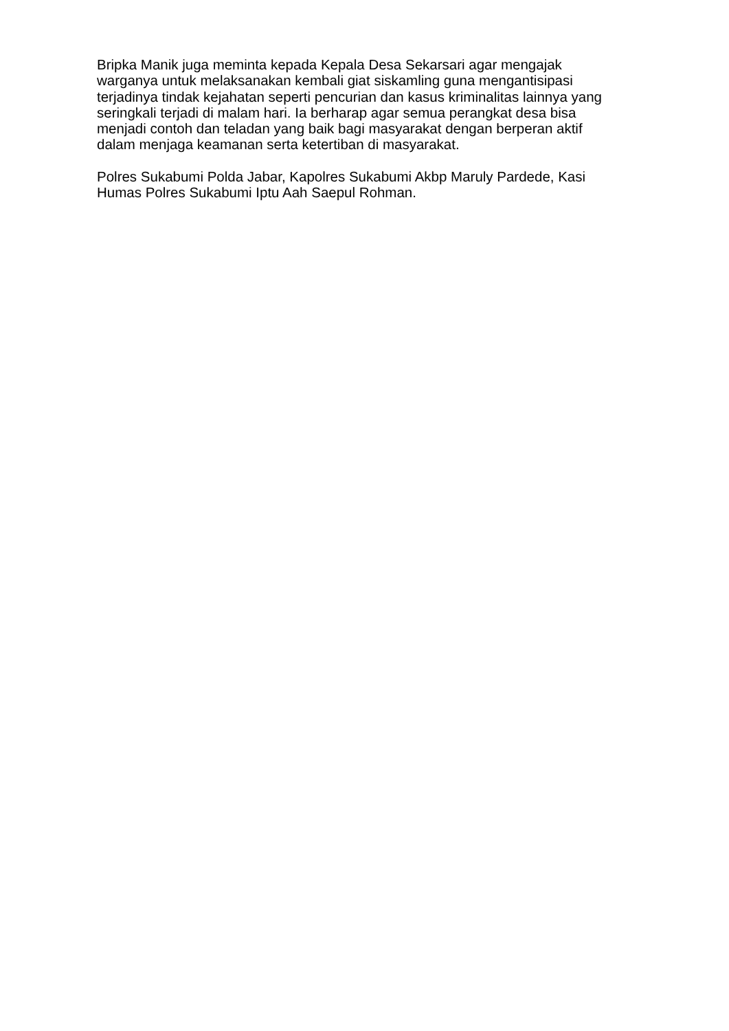Bripka Manik juga meminta kepada Kepala Desa Sekarsari agar mengajak
warganya untuk melaksanakan kembali giat siskamling guna mengantisipasi
terjadinya tindak kejahatan seperti pencurian dan kasus kriminalitas lainnya yang
seringkali terjadi di malam hari. Ia berharap agar semua perangkat desa bisa
menjadi contoh dan teladan yang baik bagi masyarakat dengan berperan aktif
dalam menjaga keamanan serta ketertiban di masyarakat.
Polres Sukabumi Polda Jabar, Kapolres Sukabumi Akbp Maruly Pardede, Kasi
Humas Polres Sukabumi Iptu Aah Saepul Rohman.